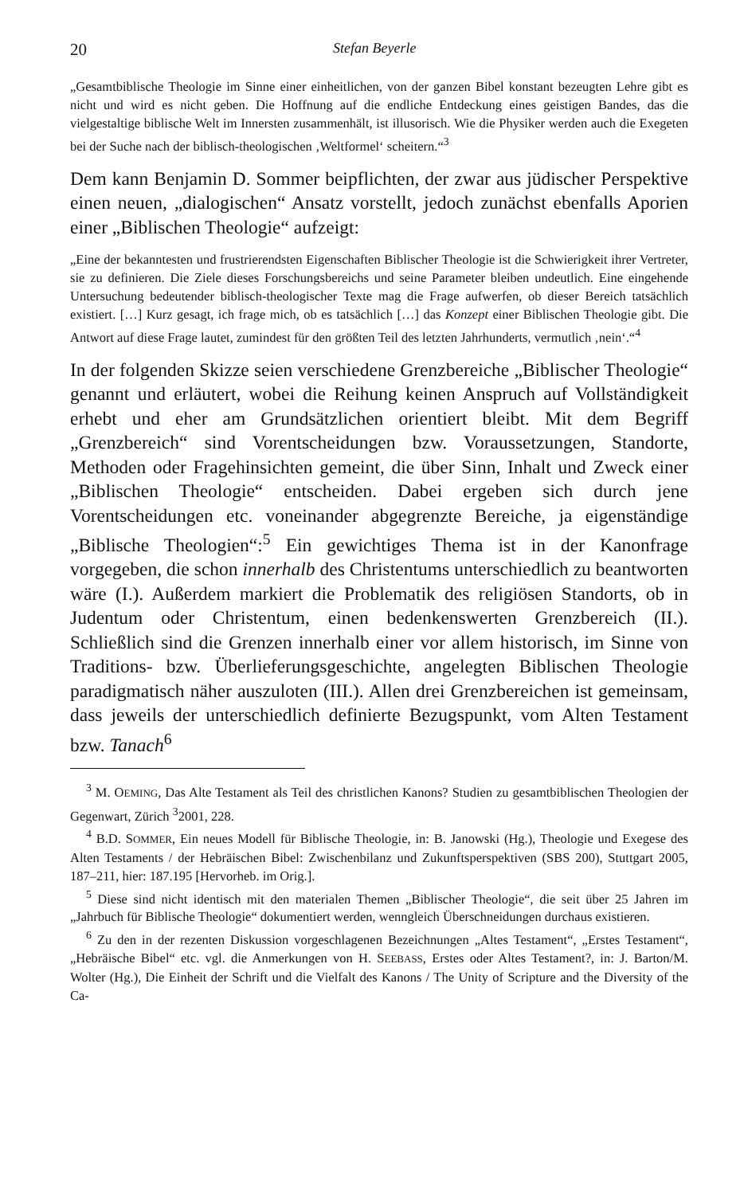20 Stefan Beyerle
„Gesamtbiblische Theologie im Sinne einer einheitlichen, von der ganzen Bibel konstant bezeugten Lehre gibt es nicht und wird es nicht geben. Die Hoffnung auf die endliche Entdeckung eines geistigen Bandes, das die vielgestaltige biblische Welt im Innersten zusammenhält, ist illusorisch. Wie die Physiker werden auch die Exegeten bei der Suche nach der biblisch-theologischen ‚Weltformel‘ scheitern.“<sup>3</sup>
Dem kann Benjamin D. Sommer beipflichten, der zwar aus jüdischer Perspektive einen neuen, „dialogischen“ Ansatz vorstellt, jedoch zunächst ebenfalls Aporien einer „Biblischen Theologie“ aufzeigt:
„Eine der bekanntesten und frustrierendsten Eigenschaften Biblischer Theologie ist die Schwierigkeit ihrer Vertreter, sie zu definieren. Die Ziele dieses Forschungsbereichs und seine Parameter bleiben undeutlich. Eine eingehende Untersuchung bedeutender biblisch-theologischer Texte mag die Frage aufwerfen, ob dieser Bereich tatsächlich existiert. […] Kurz gesagt, ich frage mich, ob es tatsächlich […] das Konzept einer Biblischen Theologie gibt. Die Antwort auf diese Frage lautet, zumindest für den größten Teil des letzten Jahrhunderts, vermutlich ‚nein‘.“<sup>4</sup>
In der folgenden Skizze seien verschiedene Grenzbereiche „Biblischer Theologie“ genannt und erläutert, wobei die Reihung keinen Anspruch auf Vollständigkeit erhebt und eher am Grundsätzlichen orientiert bleibt. Mit dem Begriff „Grenzbereich“ sind Vorentscheidungen bzw. Voraussetzungen, Standorte, Methoden oder Fragehinsichten gemeint, die über Sinn, Inhalt und Zweck einer „Biblischen Theologie“ entscheiden. Dabei ergeben sich durch jene Vorentscheidungen etc. voneinander abgegrenzte Bereiche, ja eigenständige „Biblische Theologien“:<sup>5</sup> Ein gewichtiges Thema ist in der Kanonfrage vorgegeben, die schon innerhalb des Christentums unterschiedlich zu beantworten wäre (I.). Außerdem markiert die Problematik des religiösen Standorts, ob in Judentum oder Christentum, einen bedenkenswerten Grenzbereich (II.). Schließlich sind die Grenzen innerhalb einer vor allem historisch, im Sinne von Traditions- bzw. Überlieferungsgeschichte, angelegten Biblischen Theologie paradigmatisch näher auszuloten (III.). Allen drei Grenzbereichen ist gemeinsam, dass jeweils der unterschiedlich definierte Bezugspunkt, vom Alten Testament bzw. Tanach<sup>6</sup>
<sup>3</sup> M. OEMING, Das Alte Testament als Teil des christlichen Kanons? Studien zu gesamtbiblischen Theologien der Gegenwart, Zürich <sup>3</sup>2001, 228.
<sup>4</sup> B.D. SOMMER, Ein neues Modell für Biblische Theologie, in: B. Janowski (Hg.), Theologie und Exegese des Alten Testaments / der Hebräischen Bibel: Zwischenbilanz und Zukunftsperspektiven (SBS 200), Stuttgart 2005, 187–211, hier: 187.195 [Hervorheb. im Orig.].
<sup>5</sup> Diese sind nicht identisch mit den materialen Themen „Biblischer Theologie“, die seit über 25 Jahren im „Jahrbuch für Biblische Theologie“ dokumentiert werden, wenngleich Überschneidungen durchaus existieren.
<sup>6</sup> Zu den in der rezenten Diskussion vorgeschlagenen Bezeichnungen „Altes Testament“, „Erstes Testament“, „Hebräische Bibel“ etc. vgl. die Anmerkungen von H. SEEBASS, Erstes oder Altes Testament?, in: J. Barton/M. Wolter (Hg.), Die Einheit der Schrift und die Vielfalt des Kanons / The Unity of Scripture and the Diversity of the Ca-